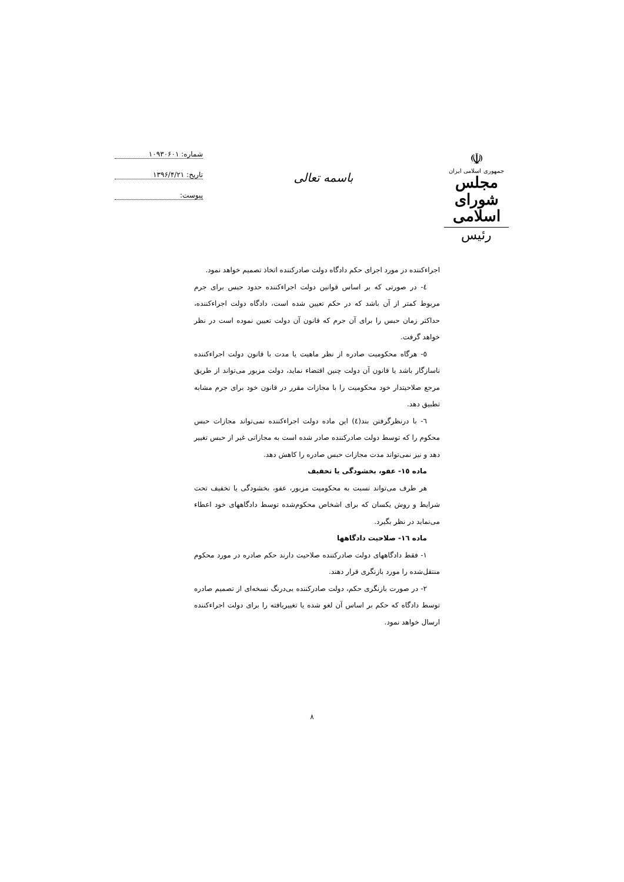☫
جمهوری اسلامی ایران
مجلس شورای اسلامی
رئیس
باسمه تعالی
شماره: ۱۰۹۳۰۶۰۱
تاریخ: ۱۳۹۶/۴/۲۱
پیوست:
اجراءکننده در مورد اجرای حکم دادگاه دولت صادرکننده اتخاذ تصمیم خواهد نمود.
٤- در صورتی که بر اساس قوانین دولت اجراءکننده حدود حبس برای جرم مربوط کمتر از آن باشد که در حکم تعیین شده است، دادگاه دولت اجراءکننده، حداکثر زمان حبس را برای آن جرم که قانون آن دولت تعیین نموده است در نظر خواهد گرفت.
٥- هرگاه محکومیت صادره از نظر ماهیت یا مدت با قانون دولت اجراءکننده ناسازگار باشد یا قانون آن دولت چنین اقتضاء نماید، دولت مزبور می‌تواند از طریق مرجع صلاحیتدار خود محکومیت را با مجازات مقرر در قانون خود برای جرم مشابه تطبیق دهد.
٦- با درنظرگرفتن بند(٤) این ماده دولت اجراءکننده نمی‌تواند مجازات حبس محکوم را که توسط دولت صادرکننده صادر شده است به مجازاتی غیر از حبس تغییر دهد و نیز نمی‌تواند مدت مجازات حبس صادره را کاهش دهد.
ماده ١٥- عفو، بخشودگی یا تخفیف
هر طرف می‌تواند نسبت به محکومیت مزبور، عفو، بخشودگی یا تخفیف تحت شرایط و روش یکسان که برای اشخاص محکوم‌شده توسط دادگاههای خود اعطاء می‌نماید در نظر بگیرد.
ماده ١٦- صلاحیت دادگاهها
١- فقط دادگاههای دولت صادرکننده صلاحیت دارند حکم صادره در مورد محکوم منتقل‌شده را مورد بازنگری قرار دهند.
٢- در صورت بازنگری حکم، دولت صادرکننده بی‌درنگ نسخه‌ای از تصمیم صادره توسط دادگاه که حکم بر اساس آن لغو شده یا تغییریافته را برای دولت اجراءکننده ارسال خواهد نمود.
٨